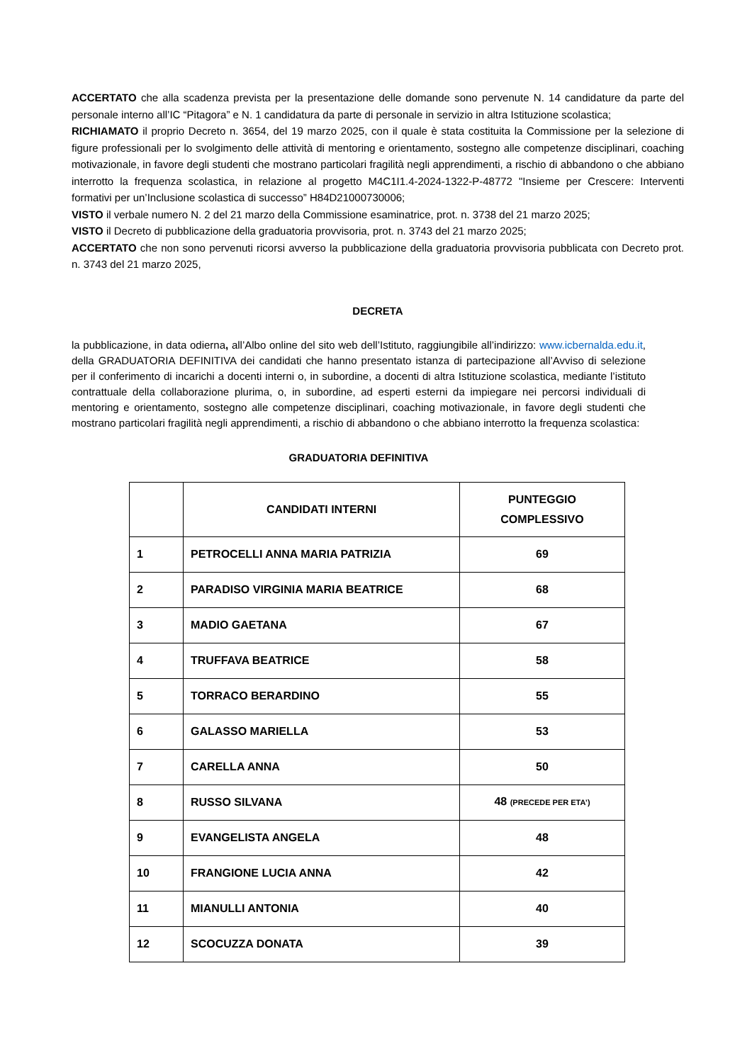ACCERTATO che alla scadenza prevista per la presentazione delle domande sono pervenute N. 14 candidature da parte del personale interno all’IC “Pitagora” e N. 1 candidatura da parte di personale in servizio in altra Istituzione scolastica;
RICHIAMATO il proprio Decreto n. 3654, del 19 marzo 2025, con il quale è stata costituita la Commissione per la selezione di figure professionali per lo svolgimento delle attività di mentoring e orientamento, sostegno alle competenze disciplinari, coaching motivazionale, in favore degli studenti che mostrano particolari fragilità negli apprendimenti, a rischio di abbandono o che abbiano interrotto la frequenza scolastica, in relazione al progetto M4C1I1.4-2024-1322-P-48772 "Insieme per Crescere: Interventi formativi per un’Inclusione scolastica di successo” H84D21000730006;
VISTO il verbale numero N. 2 del 21 marzo della Commissione esaminatrice, prot. n. 3738 del 21 marzo 2025;
VISTO il Decreto di pubblicazione della graduatoria provvisoria, prot. n. 3743 del 21 marzo 2025;
ACCERTATO che non sono pervenuti ricorsi avverso la pubblicazione della graduatoria provvisoria pubblicata con Decreto prot. n. 3743 del 21 marzo 2025,
DECRETA
la pubblicazione, in data odierna, all’Albo online del sito web dell’Istituto, raggiungibile all’indirizzo: www.icbernalda.edu.it, della GRADUATORIA DEFINITIVA dei candidati che hanno presentato istanza di partecipazione all’Avviso di selezione per il conferimento di incarichi a docenti interni o, in subordine, a docenti di altra Istituzione scolastica, mediante l’istituto contrattuale della collaborazione plurima, o, in subordine, ad esperti esterni da impiegare nei percorsi individuali di mentoring e orientamento, sostegno alle competenze disciplinari, coaching motivazionale, in favore degli studenti che mostrano particolari fragilità negli apprendimenti, a rischio di abbandono o che abbiano interrotto la frequenza scolastica:
GRADUATORIA DEFINITIVA
| | CANDIDATI INTERNI | PUNTEGGIO COMPLESSIVO |
| --- | --- | --- |
| 1 | PETROCELLI ANNA MARIA PATRIZIA | 69 |
| 2 | PARADISO VIRGINIA MARIA BEATRICE | 68 |
| 3 | MADIO GAETANA | 67 |
| 4 | TRUFFAVA BEATRICE | 58 |
| 5 | TORRACO BERARDINO | 55 |
| 6 | GALASSO MARIELLA | 53 |
| 7 | CARELLA ANNA | 50 |
| 8 | RUSSO SILVANA | 48 (PRECEDE PER ETA’) |
| 9 | EVANGELISTA ANGELA | 48 |
| 10 | FRANGIONE LUCIA ANNA | 42 |
| 11 | MIANULLI ANTONIA | 40 |
| 12 | SCOCUZZA DONATA | 39 |